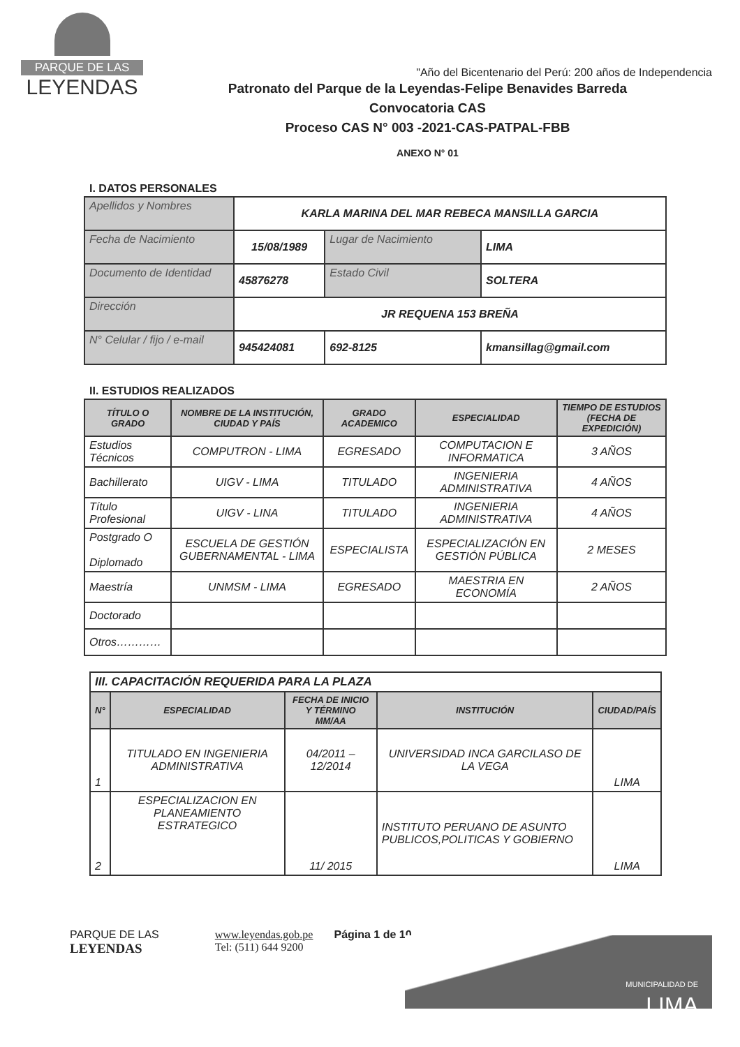PARQUE DE LAS
LEYENDAS
Patronato del Parque de la Leyendas-Felipe Benavides Barreda
Convocatoria CAS
Proceso CAS N° 003 -2021-CAS-PATPAL-FBB
ANEXO N° 01
"Año del Bicentenario del Perú: 200 años de Independencia
I. DATOS PERSONALES
| Apellidos y Nombres | KARLA MARINA DEL MAR REBECA MANSILLA GARCIA | | |
| Fecha de Nacimiento | 15/08/1989 | Lugar de Nacimiento | LIMA |
| Documento de Identidad | 45876278 | Estado Civil | SOLTERA |
| Dirección | JR REQUENA 153 BREÑA | | |
| N° Celular / fijo / e-mail | 945424081 | 692-8125 | kmansillag@gmail.com |
II. ESTUDIOS REALIZADOS
| TÍTULO O GRADO | NOMBRE DE LA INSTITUCIÓN, CIUDAD Y PAÍS | GRADO ACADEMICO | ESPECIALIDAD | TIEMPO DE ESTUDIOS (FECHA DE EXPEDICIÓN) |
| --- | --- | --- | --- | --- |
| Estudios Técnicos | COMPUTRON - LIMA | EGRESADO | COMPUTACION E INFORMATICA | 3 AÑOS |
| Bachillerato | UIGV - LIMA | TITULADO | INGENIERIA ADMINISTRATIVA | 4 AÑOS |
| Título Profesional | UIGV - LINA | TITULADO | INGENIERIA ADMINISTRATIVA | 4 AÑOS |
| Postgrado O Diplomado | ESCUELA DE GESTIÓN GUBERNAMENTAL - LIMA | ESPECIALISTA | ESPECIALIZACIÓN EN GESTIÓN PÚBLICA | 2 MESES |
| Maestría | UNMSM - LIMA | EGRESADO | MAESTRIA EN ECONOMÍA | 2 AÑOS |
| Doctorado | | | | |
| Otros………… | | | | |
| III. CAPACITACIÓN REQUERIDA PARA LA PLAZA | | | | |
| N° | ESPECIALIDAD | FECHA DE INICIO Y TÉRMINO MM/AA | INSTITUCIÓN | CIUDAD/PAÍS |
| 1 | TITULADO EN INGENIERIA ADMINISTRATIVA | 04/2011 – 12/2014 | UNIVERSIDAD INCA GARCILASO DE LA VEGA | LIMA |
| 2 | ESPECIALIZACION EN PLANEAMIENTO ESTRATEGICO | 11/ 2015 | INSTITUTO PERUANO DE ASUNTO PUBLICOS,POLITICAS Y GOBIERNO | LIMA |
PARQUE DE LAS
LEYENDAS
www.leyendas.gob.pe
Tel: (511) 644 9200
Página 1 de 10
MUNICIPALIDAD DE
LIMA